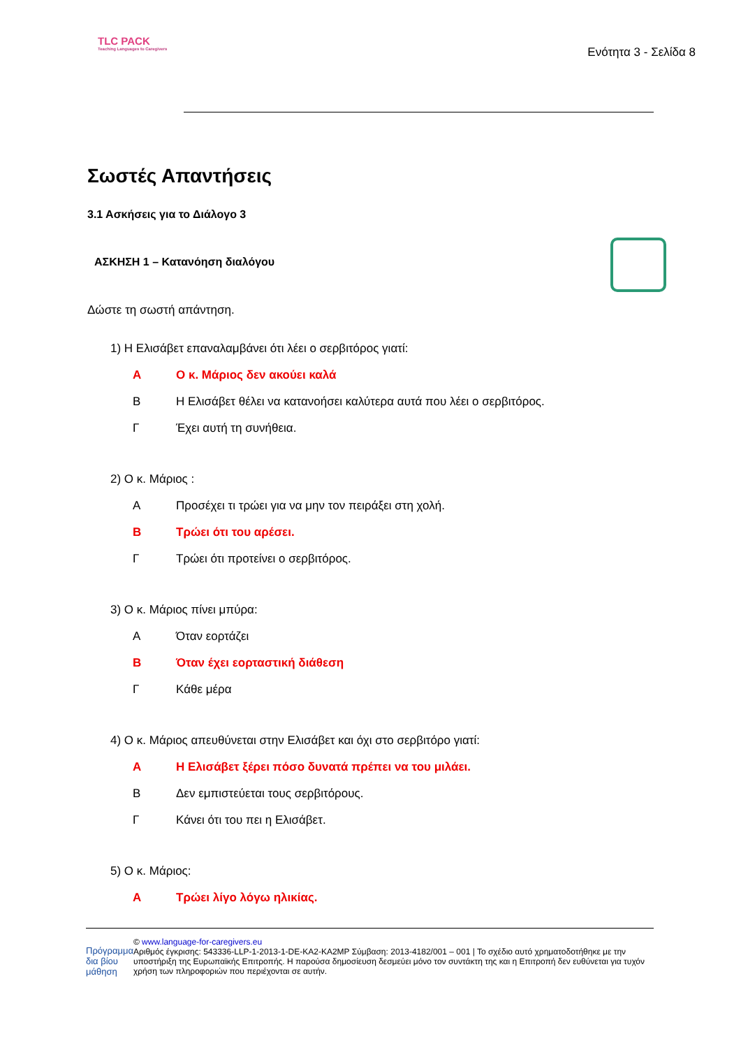TLC PACK
Teaching Languages to Caregivers
Ενότητα 3 - Σελίδα 8
Σωστές Απαντήσεις
3.1 Ασκήσεις για το Διάλογο 3
ΑΣΚΗΣΗ 1 – Κατανόηση διαλόγου
Δώστε τη σωστή απάντηση.
1) Η Ελισάβετ επαναλαμβάνει ότι λέει ο σερβιτόρος γιατί:
Α Ο κ. Μάριος δεν ακούει καλά
Β Η Ελισάβετ θέλει να κατανοήσει καλύτερα αυτά που λέει ο σερβιτόρος.
Γ Έχει αυτή τη συνήθεια.
2) Ο κ. Μάριος :
Α Προσέχει τι τρώει για να μην τον πειράξει στη χολή.
Β Τρώει ότι του αρέσει.
Γ Τρώει ότι προτείνει ο σερβιτόρος.
3) Ο κ. Μάριος πίνει μπύρα:
Α Όταν εορτάζει
Β Όταν έχει εορταστική διάθεση
Γ Κάθε μέρα
4) Ο κ. Μάριος απευθύνεται στην Ελισάβετ και όχι στο σερβιτόρο γιατί:
Α Η Ελισάβετ ξέρει πόσο δυνατά πρέπει να του μιλάει.
Β Δεν εμπιστεύεται τους σερβιτόρους.
Γ Κάνει ότι του πει η Ελισάβετ.
5) Ο κ. Μάριος:
Α Τρώει λίγο λόγω ηλικίας.
Πρόγραμμα δια βίου μάθηση
© www.language-for-caregivers.eu
Αριθμός έγκρισης: 543336-LLP-1-2013-1-DE-KA2-KA2MP Σύμβαση: 2013-4182/001 – 001 | Το σχέδιο αυτό χρηματοδοτήθηκε με την υποστήριξη της Ευρωπαϊκής Επιτροπής. Η παρούσα δημοσίευση δεσμεύει μόνο τον συντάκτη της και η Επιτροπή δεν ευθύνεται για τυχόν χρήση των πληροφοριών που περιέχονται σε αυτήν.